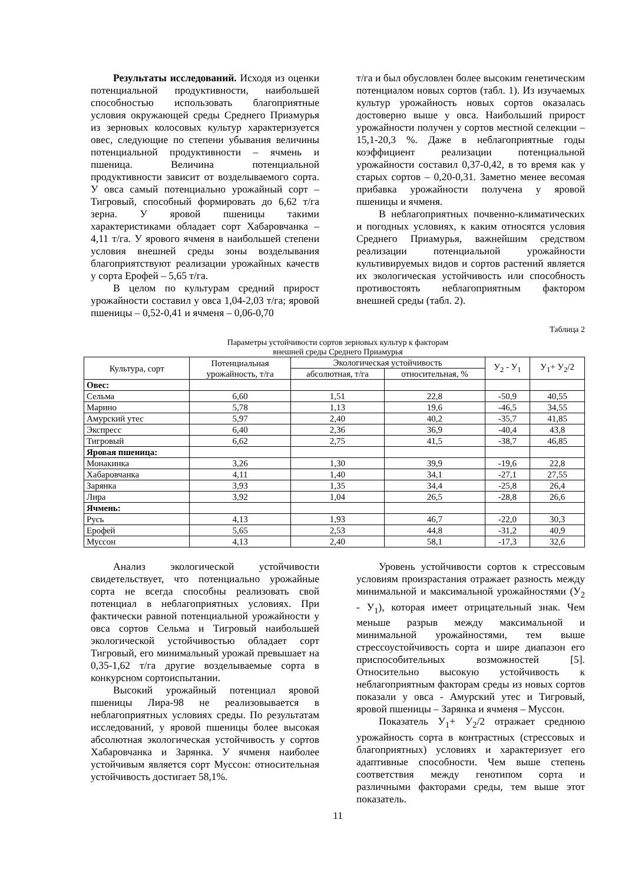Результаты исследований. Исходя из оценки потенциальной продуктивности, наибольшей способностью использовать благоприятные условия окружающей среды Среднего Приамурья из зерновых колосовых культур характеризуется овес, следующие по степени убывания величины потенциальной продуктивности – ячмень и пшеница. Величина потенциальной продуктивности зависит от возделываемого сорта. У овса самый потенциально урожайный сорт – Тигровый, способный формировать до 6,62 т/га зерна. У яровой пшеницы такими характеристиками обладает сорт Хабаровчанка – 4,11 т/га. У ярового ячменя в наибольшей степени условия внешней среды зоны возделывания благоприятствуют реализации урожайных качеств у сорта Ерофей – 5,65 т/га.
В целом по культурам средний прирост урожайности составил у овса 1,04-2,03 т/га; яровой пшеницы – 0,52-0,41 и ячменя – 0,06-0,70
т/га и был обусловлен более высоким генетическим потенциалом новых сортов (табл. 1). Из изучаемых культур урожайность новых сортов оказалась достоверно выше у овса. Наибольший прирост урожайности получен у сортов местной селекции – 15,1-20,3 %. Даже в неблагоприятные годы коэффициент реализации потенциальной урожайности составил 0,37-0,42, в то время как у старых сортов – 0,20-0,31. Заметно менее весомая прибавка урожайности получена у яровой пшеницы и ячменя.
В неблагоприятных почвенно-климатических и погодных условиях, к каким относятся условия Среднего Приамурья, важнейшим средством реализации потенциальной урожайности культивируемых видов и сортов растений является их экологическая устойчивость или способность противостоять неблагоприятным фактором внешней среды (табл. 2).
Таблица 2
Параметры устойчивости сортов зерновых культур к факторам
внешней среды Среднего Приамурья
| Культура, сорт | Потенциальная урожайность, т/га | Экологическая устойчивость | | У<sub>2</sub> - У<sub>1</sub> | У<sub>1</sub>+ У<sub>2</sub>/2 |
| --- | --- | --- | --- | --- | --- |
| | | абсолютная, т/га | относительная, % | | |
| Овес: | | | | | |
| Сельма | 6,60 | 1,51 | 22,8 | -50,9 | 40,55 |
| Марино | 5,78 | 1,13 | 19,6 | -46,5 | 34,55 |
| Амурский утес | 5,97 | 2,40 | 40,2 | -35,7 | 41,85 |
| Экспресс | 6,40 | 2,36 | 36,9 | -40,4 | 43,8 |
| Тигровый | 6,62 | 2,75 | 41,5 | -38,7 | 46,85 |
| Яровая пшеница: | | | | | |
| Монакинка | 3,26 | 1,30 | 39,9 | -19,6 | 22,8 |
| Хабаровчанка | 4,11 | 1,40 | 34,1 | -27,1 | 27,55 |
| Зарянка | 3,93 | 1,35 | 34,4 | -25,8 | 26,4 |
| Лира | 3,92 | 1,04 | 26,5 | -28,8 | 26,6 |
| Ячмень: | | | | | |
| Русь | 4,13 | 1,93 | 46,7 | -22,0 | 30,3 |
| Ерофей | 5,65 | 2,53 | 44,8 | -31,2 | 40,9 |
| Муссон | 4,13 | 2,40 | 58,1 | -17,3 | 32,6 |
Анализ экологической устойчивости свидетельствует, что потенциально урожайные сорта не всегда способны реализовать свой потенциал в неблагоприятных условиях. При фактически равной потенциальной урожайности у овса сортов Сельма и Тигровый наибольшей экологической устойчивостью обладает сорт Тигровый, его минимальный урожай превышает на 0,35-1,62 т/га другие возделываемые сорта в конкурсном сортоиспытании.
Высокий урожайный потенциал яровой пшеницы Лира-98 не реализовывается в неблагоприятных условиях среды. По результатам исследований, у яровой пшеницы более высокая абсолютная экологическая устойчивость у сортов Хабаровчанка и Зарянка. У ячменя наиболее устойчивым является сорт Муссон: относительная устойчивость достигает 58,1%.
Уровень устойчивости сортов к стрессовым условиям произрастания отражает разность между минимальной и максимальной урожайностями (У<sub>2</sub> - У<sub>1</sub>), которая имеет отрицательный знак. Чем меньше разрыв между максимальной и минимальной урожайностями, тем выше стрессоустойчивость сорта и шире диапазон его приспособительных возможностей [5]. Относительно высокую устойчивость к неблагоприятным факторам среды из новых сортов показали у овса - Амурский утес и Тигровый, яровой пшеницы – Зарянка и ячменя – Муссон.
Показатель У<sub>1</sub>+ У<sub>2</sub>/2 отражает среднюю урожайность сорта в контрастных (стрессовых и благоприятных) условиях и характеризует его адаптивные способности. Чем выше степень соответствия между генотипом сорта и различными факторами среды, тем выше этот показатель.
11